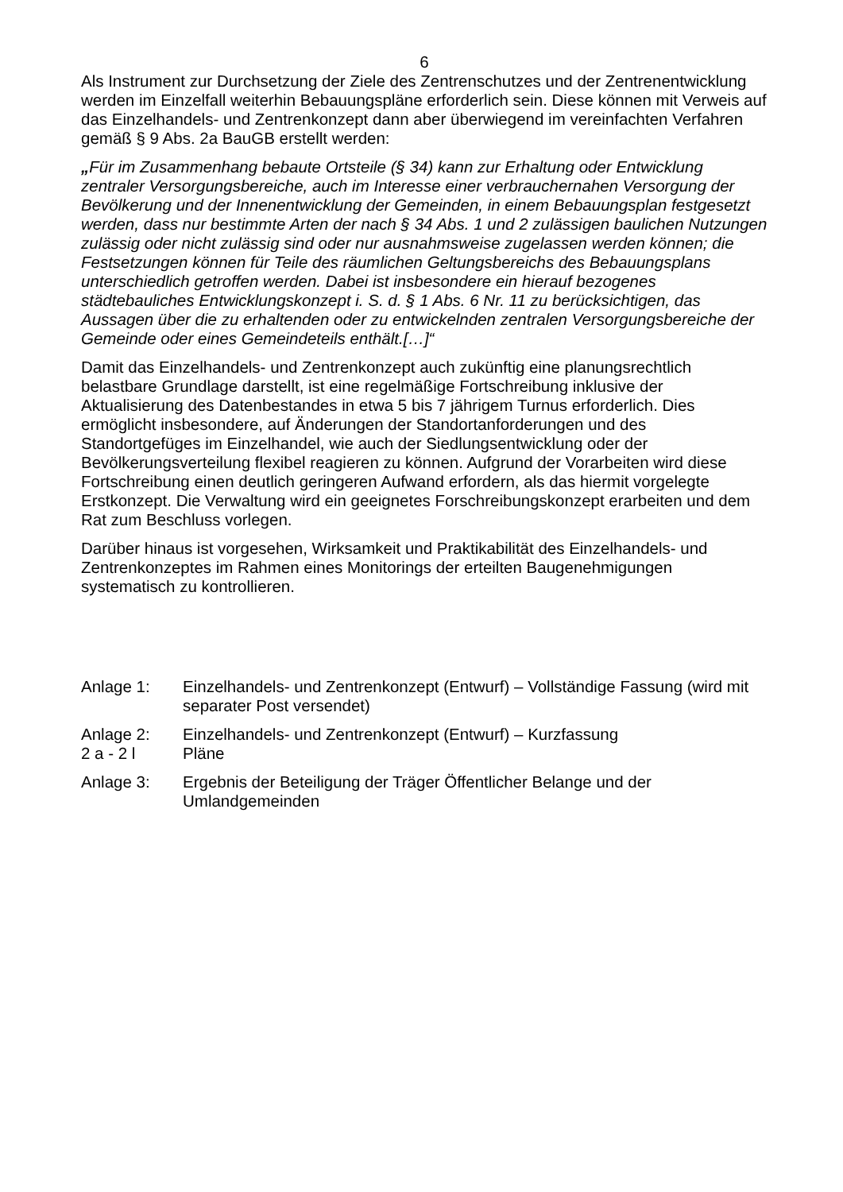6
Als Instrument zur Durchsetzung der Ziele des Zentrenschutzes und der Zentrenentwicklung werden im Einzelfall weiterhin Bebauungspläne erforderlich sein. Diese können mit Verweis auf das Einzelhandels- und Zentrenkonzept dann aber überwiegend im vereinfachten Verfahren gemäß § 9 Abs. 2a BauGB erstellt werden:
„Für im Zusammenhang bebaute Ortsteile (§ 34) kann zur Erhaltung oder Entwicklung zentraler Versorgungsbereiche, auch im Interesse einer verbrauchernahen Versorgung der Bevölkerung und der Innenentwicklung der Gemeinden, in einem Bebauungsplan festgesetzt werden, dass nur bestimmte Arten der nach § 34 Abs. 1 und 2 zulässigen baulichen Nutzungen zulässig oder nicht zulässig sind oder nur ausnahmsweise zugelassen werden können; die Festsetzungen können für Teile des räumlichen Geltungsbereichs des Bebauungsplans unterschiedlich getroffen werden. Dabei ist insbesondere ein hierauf bezogenes städtebauliches Entwicklungskonzept i. S. d. § 1 Abs. 6 Nr. 11 zu berücksichtigen, das Aussagen über die zu erhaltenden oder zu entwickelnden zentralen Versorgungsbereiche der Gemeinde oder eines Gemeindeteils enthält.[…]“
Damit das Einzelhandels- und Zentrenkonzept auch zukünftig eine planungsrechtlich belastbare Grundlage darstellt, ist eine regelmäßige Fortschreibung inklusive der Aktualisierung des Datenbestandes in etwa 5 bis 7 jährigem Turnus erforderlich. Dies ermöglicht insbesondere, auf Änderungen der Standortanforderungen und des Standortgefüges im Einzelhandel, wie auch der Siedlungsentwicklung oder der Bevölkerungsverteilung flexibel reagieren zu können. Aufgrund der Vorarbeiten wird diese Fortschreibung einen deutlich geringeren Aufwand erfordern, als das hiermit vorgelegte Erstkonzept. Die Verwaltung wird ein geeignetes Forschreibungskonzept erarbeiten und dem Rat zum Beschluss vorlegen.
Darüber hinaus ist vorgesehen, Wirksamkeit und Praktikabilität des Einzelhandels- und Zentrenkonzeptes im Rahmen eines Monitorings der erteilten Baugenehmigungen systematisch zu kontrollieren.
Anlage 1: Einzelhandels- und Zentrenkonzept (Entwurf) – Vollständige Fassung (wird mit separater Post versendet)
Anlage 2:
2 a - 2 l
Einzelhandels- und Zentrenkonzept (Entwurf) – Kurzfassung
Pläne
Anlage 3: Ergebnis der Beteiligung der Träger Öffentlicher Belange und der Umlandgemeinden